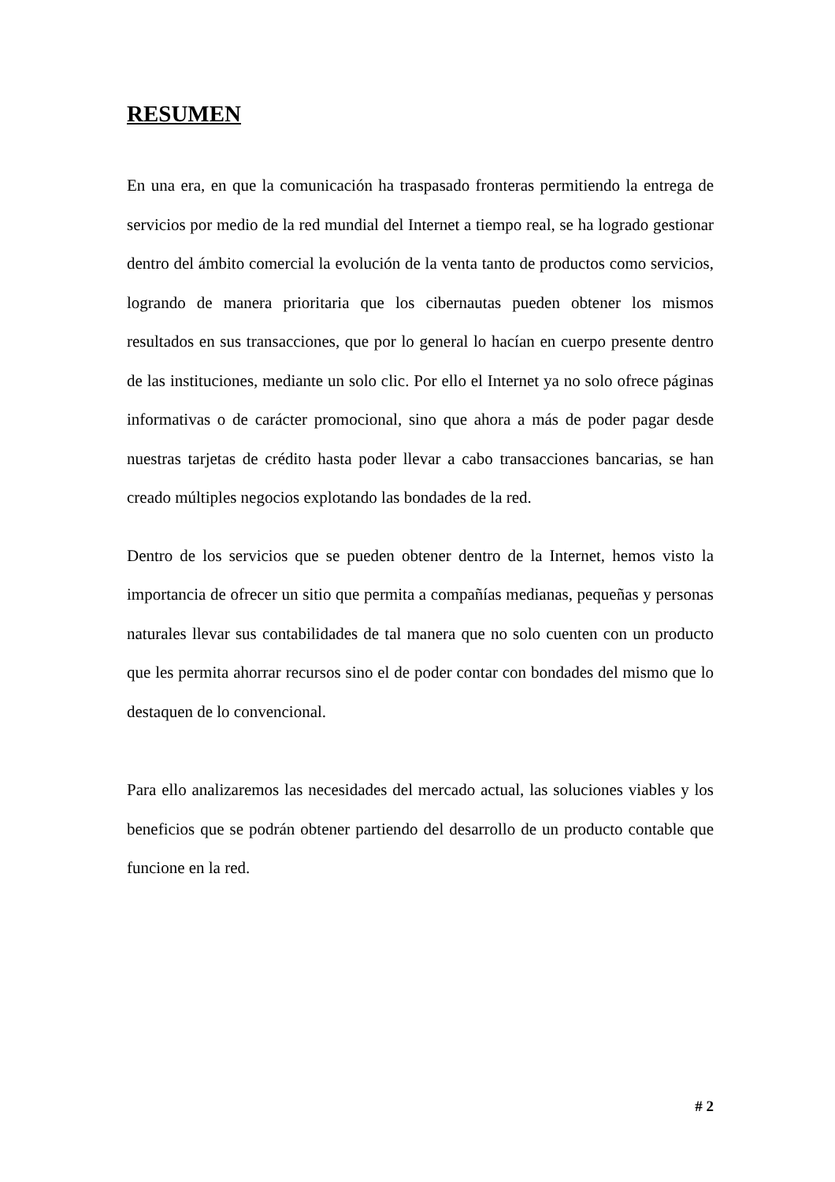RESUMEN
En una era, en que la comunicación ha traspasado fronteras permitiendo la entrega de servicios por medio de la red mundial del Internet a tiempo real, se ha logrado gestionar dentro del ámbito comercial la evolución de la venta tanto de productos como servicios, logrando de manera prioritaria que los cibernautas pueden obtener los mismos resultados en sus transacciones, que por lo general lo hacían en cuerpo presente dentro de las instituciones, mediante un solo clic. Por ello el Internet ya no solo ofrece páginas informativas o de carácter promocional, sino que ahora a más de poder pagar desde nuestras tarjetas de crédito hasta poder llevar a cabo transacciones bancarias, se han creado múltiples negocios explotando las bondades de la red.
Dentro de los servicios que se pueden obtener dentro de la Internet, hemos visto la importancia de ofrecer un sitio que permita a compañías medianas, pequeñas y personas naturales llevar sus contabilidades de tal manera que no solo cuenten con un producto que les permita ahorrar recursos sino el de poder contar con bondades del mismo que lo destaquen de lo convencional.
Para ello analizaremos las necesidades del mercado actual, las soluciones viables y los beneficios que se podrán obtener partiendo del desarrollo de un producto contable que funcione en la red.
# 2